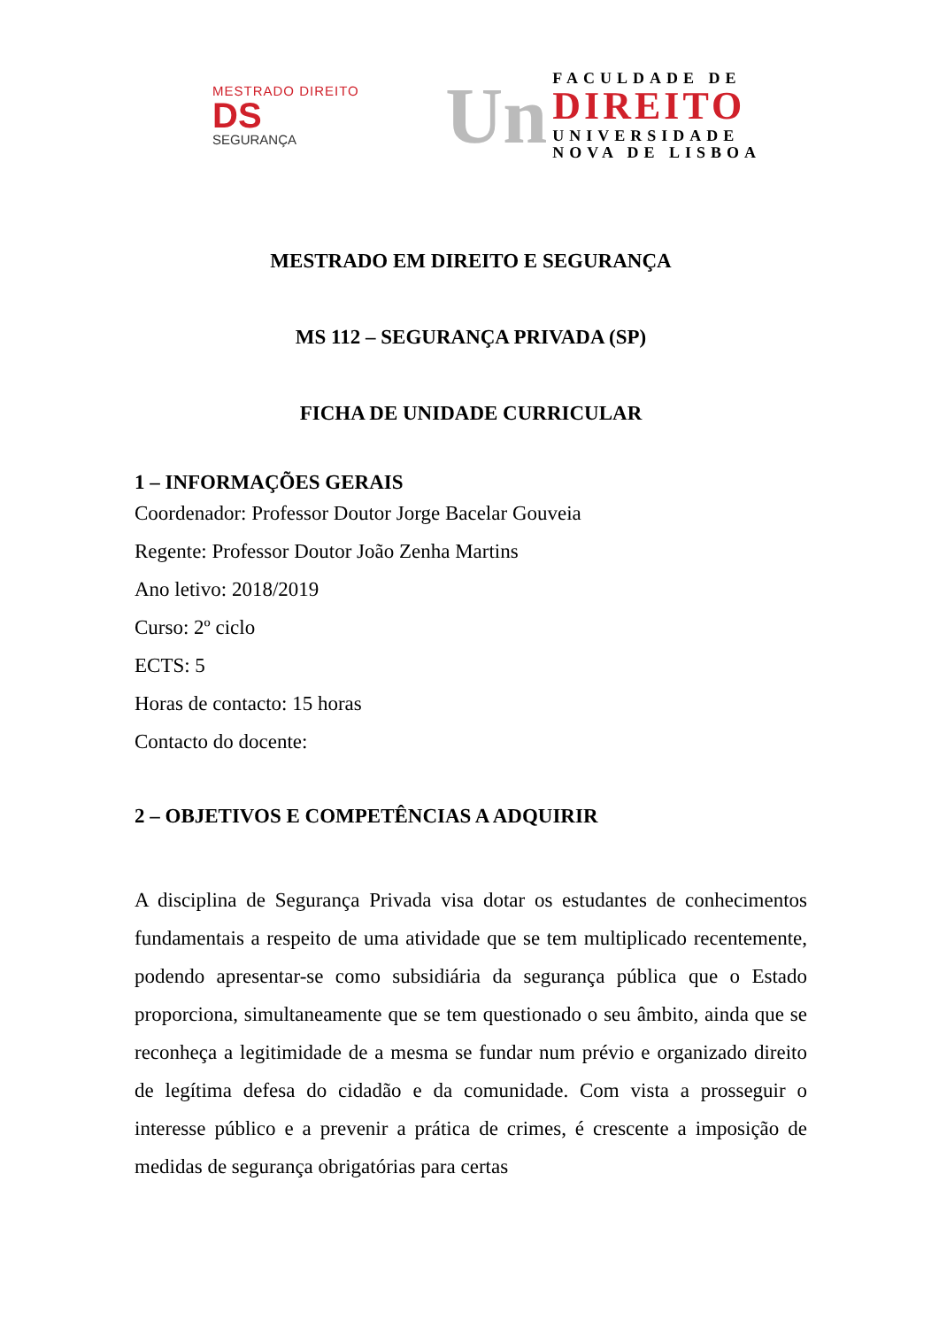MESTRADO DIREITO
DS
SEGURANÇA
Un
FACULDADE DE
DIREITO
UNIVERSIDADE
NOVA DE LISBOA
MESTRADO EM DIREITO E SEGURANÇA
MS 112 – SEGURANÇA PRIVADA (SP)
FICHA DE UNIDADE CURRICULAR
1 – INFORMAÇÕES GERAIS
Coordenador: Professor Doutor Jorge Bacelar Gouveia
Regente: Professor Doutor João Zenha Martins
Ano letivo: 2018/2019
Curso: 2º ciclo
ECTS: 5
Horas de contacto: 15 horas
Contacto do docente:
2 – OBJETIVOS E COMPETÊNCIAS A ADQUIRIR
A disciplina de Segurança Privada visa dotar os estudantes de conhecimentos fundamentais a respeito de uma atividade que se tem multiplicado recentemente, podendo apresentar-se como subsidiária da segurança pública que o Estado proporciona, simultaneamente que se tem questionado o seu âmbito, ainda que se reconheça a legitimidade de a mesma se fundar num prévio e organizado direito de legítima defesa do cidadão e da comunidade. Com vista a prosseguir o interesse público e a prevenir a prática de crimes, é crescente a imposição de medidas de segurança obrigatórias para certas